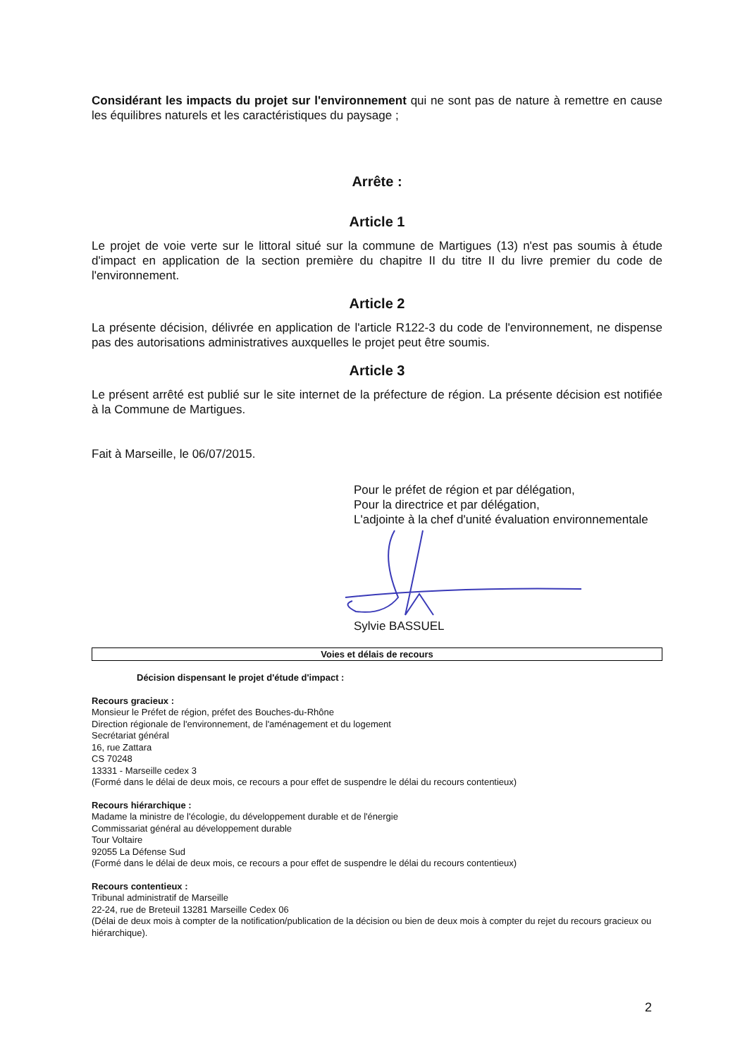Considérant les impacts du projet sur l'environnement qui ne sont pas de nature à remettre en cause les équilibres naturels et les caractéristiques du paysage ;
Arrête :
Article 1
Le projet de voie verte sur le littoral situé sur la commune de Martigues (13) n'est pas soumis à étude d'impact en application de la section première du chapitre II du titre II du livre premier du code de l'environnement.
Article 2
La présente décision, délivrée en application de l'article R122-3 du code de l'environnement, ne dispense pas des autorisations administratives auxquelles le projet peut être soumis.
Article 3
Le présent arrêté est publié sur le site internet de la préfecture de région. La présente décision est notifiée à la Commune de Martigues.
Fait à Marseille, le 06/07/2015.
Pour le préfet de région et par délégation,
Pour la directrice et par délégation,
L'adjointe à la chef d'unité évaluation environnementale
Sylvie BASSUEL
Voies et délais de recours
Décision dispensant le projet d'étude d'impact :
Recours gracieux :
Monsieur le Préfet de région, préfet des Bouches-du-Rhône
Direction régionale de l'environnement, de l'aménagement et du logement
Secrétariat général
16, rue Zattara
CS 70248
13331 - Marseille cedex 3
(Formé dans le délai de deux mois, ce recours a pour effet de suspendre le délai du recours contentieux)
Recours hiérarchique :
Madame la ministre de l'écologie, du développement durable et de l'énergie
Commissariat général au développement durable
Tour Voltaire
92055 La Défense Sud
(Formé dans le délai de deux mois, ce recours a pour effet de suspendre le délai du recours contentieux)
Recours contentieux :
Tribunal administratif de Marseille
22-24, rue de Breteuil 13281 Marseille Cedex 06
(Délai de deux mois à compter de la notification/publication de la décision ou bien de deux mois à compter du rejet du recours gracieux ou hiérarchique).
2